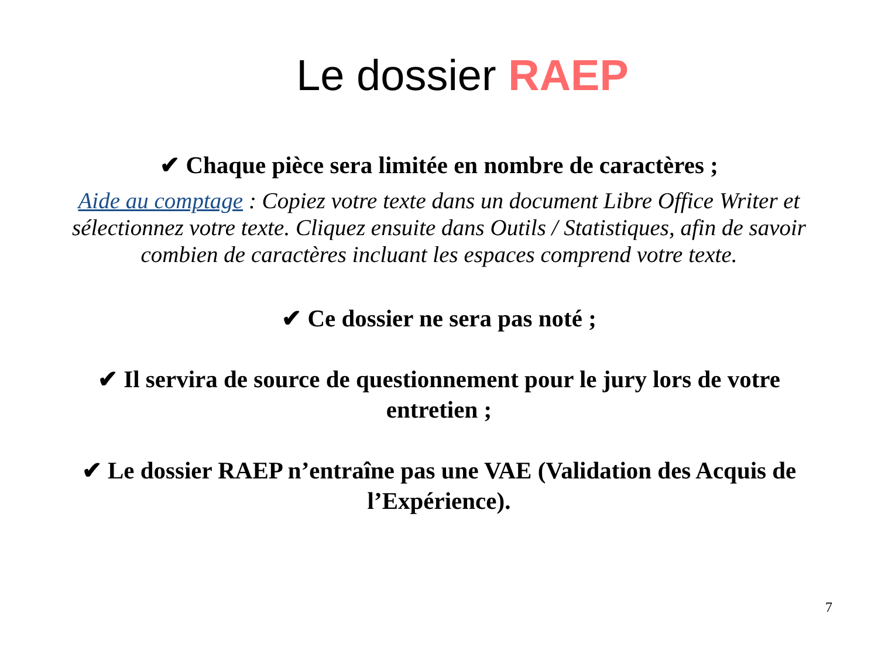Le dossier RAEP
✔ Chaque pièce sera limitée en nombre de caractères ;
Aide au comptage : Copiez votre texte dans un document Libre Office Writer et sélectionnez votre texte. Cliquez ensuite dans Outils / Statistiques, afin de savoir combien de caractères incluant les espaces comprend votre texte.
✔ Ce dossier ne sera pas noté ;
✔ Il servira de source de questionnement pour le jury lors de votre entretien ;
✔ Le dossier RAEP n’entraîne pas une VAE (Validation des Acquis de l’Expérience).
7